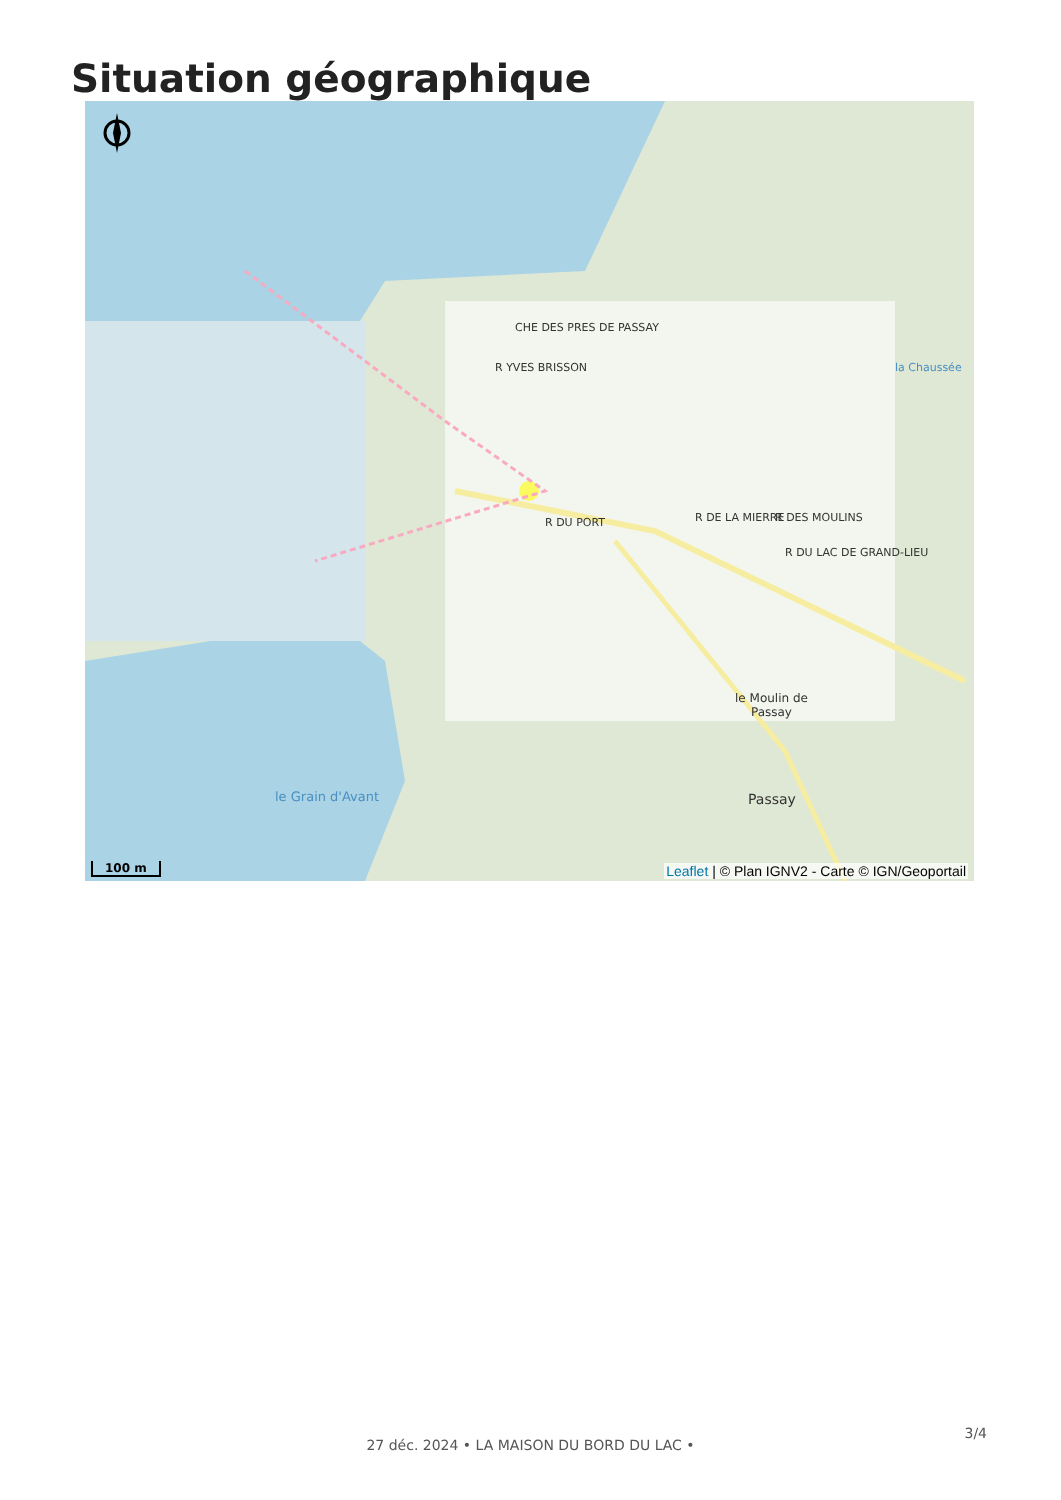Situation géographique
CHE DES PRES DE PASSAY
R DU PORT R DE LA MIERRE R DES MOULINS
R DU LAC DE GRAND-LIEU
R YVES BRISSON la Chaussée
le Moulin de
Passay
Passay
le Grain d'Avant
100 m
Leaflet | © Plan IGNV2 - Carte © IGN/Geoportail
3/4
27 déc. 2024 • LA MAISON DU BORD DU LAC •